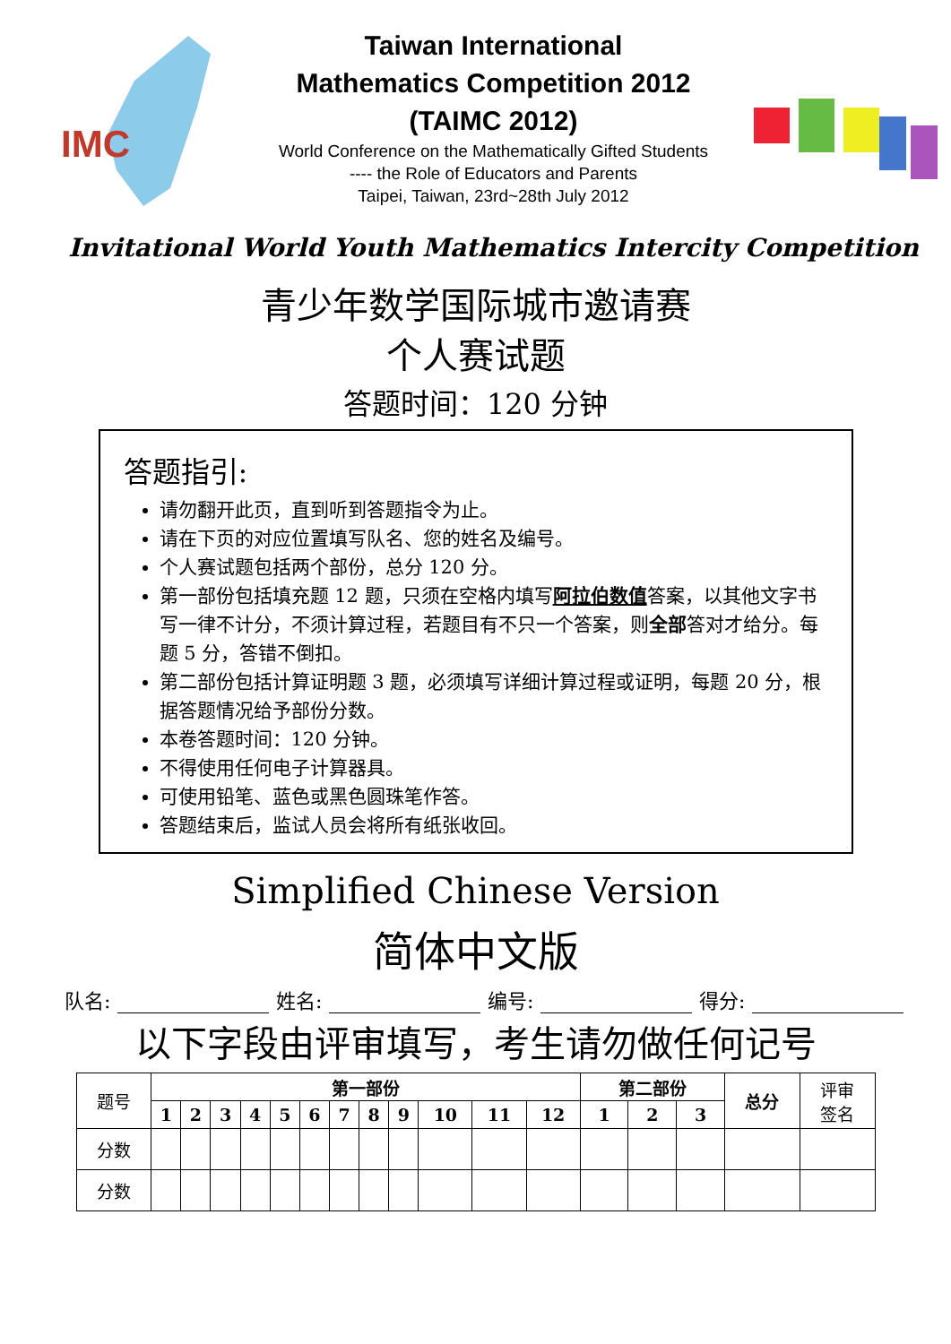IMC
Taiwan International
Mathematics Competition 2012
(TAIMC 2012)
World Conference on the Mathematically Gifted Students
---- the Role of Educators and Parents
Taipei, Taiwan, 23rd~28th July 2012
Invitational World Youth Mathematics Intercity Competition
青少年数学国际城市邀请赛
个人赛试题
答题时间：120 分钟
答题指引:
请勿翻开此页，直到听到答题指令为止。
请在下页的对应位置填写队名、您的姓名及编号。
个人赛试题包括两个部份，总分 120 分。
第一部份包括填充题 12 题，只须在空格内填写阿拉伯数值答案，以其他文字书写一律不计分，不须计算过程，若题目有不只一个答案，则全部答对才给分。每题 5 分，答错不倒扣。
第二部份包括计算证明题 3 题，必须填写详细计算过程或证明，每题 20 分，根据答题情况给予部份分数。
本卷答题时间：120 分钟。
不得使用任何电子计算器具。
可使用铅笔、蓝色或黑色圆珠笔作答。
答题结束后，监试人员会将所有纸张收回。
Simplified Chinese Version
简体中文版
队名: 姓名: 编号: 得分:
以下字段由评审填写，考生请勿做任何记号
| 题号 | 第一部份 | | | | | | | | | | | | 第二部份 | | | 总分 | 评审 签名 |
| | 1 | 2 | 3 | 4 | 5 | 6 | 7 | 8 | 9 | 10 | 11 | 12 | 1 | 2 | 3 | | |
| 分数 | | | | | | | | | | | | | | | | | |
| 分数 | | | | | | | | | | | | | | | | | |